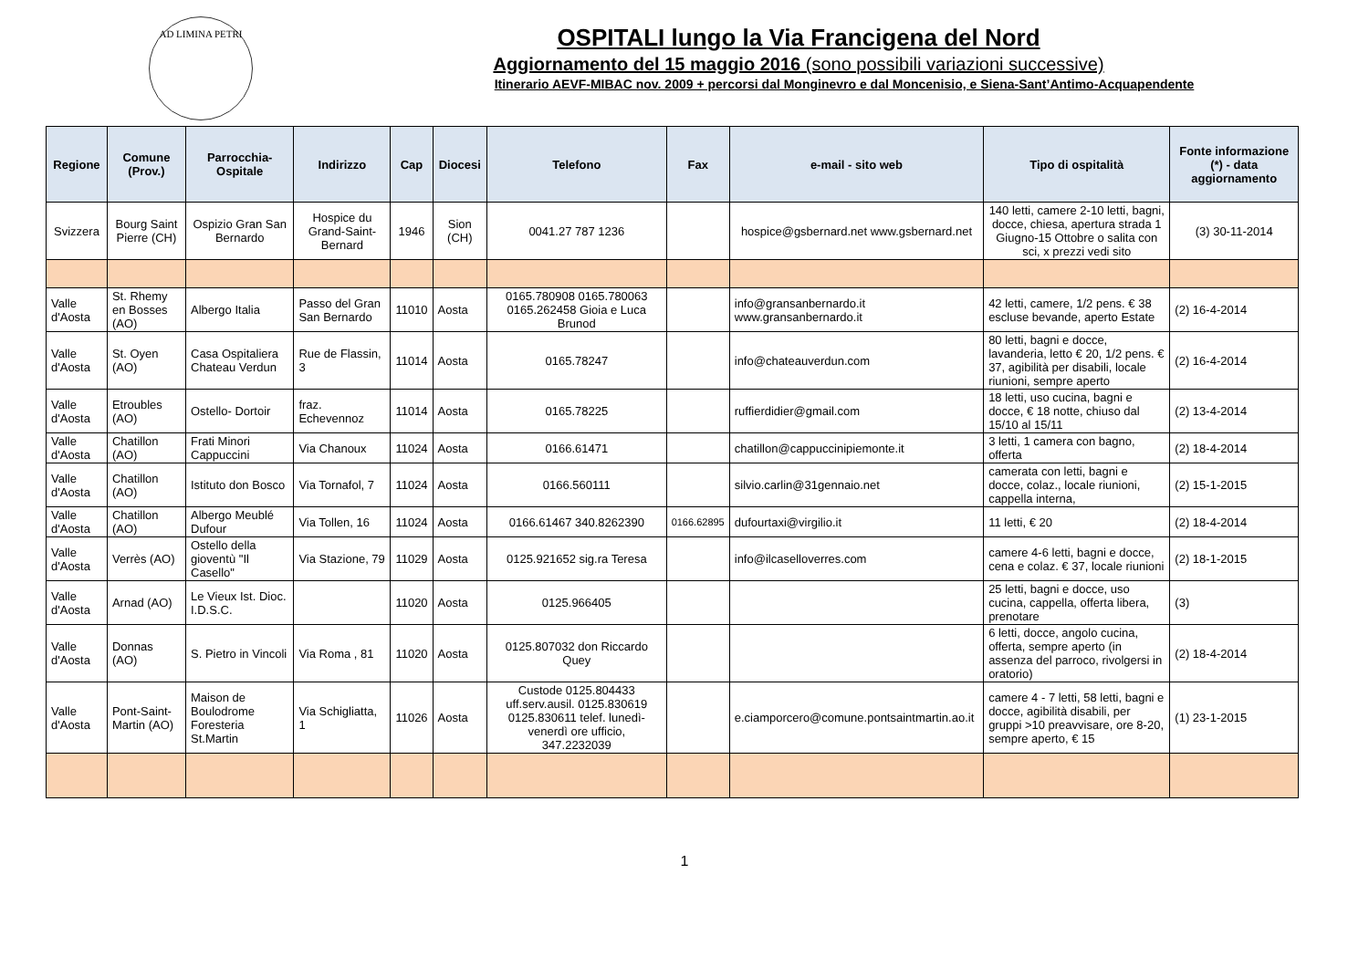AD LIMINA PETRI
OSPITALI lungo la Via Francigena del Nord
Aggiornamento del 15 maggio 2016 (sono possibili variazioni successive)
Itinerario AEVF-MIBAC nov. 2009 + percorsi dal Monginevro e dal Moncenisio, e Siena-Sant’Antimo-Acquapendente
| Regione | Comune (Prov.) | Parrocchia-Ospitale | Indirizzo | Cap | Diocesi | Telefono | Fax | e-mail - sito web | Tipo di ospitalità | Fonte informazione (*) - data aggiornamento |
| --- | --- | --- | --- | --- | --- | --- | --- | --- | --- | --- |
| Svizzera | Bourg Saint Pierre (CH) | Ospizio Gran San Bernardo | Hospice du Grand-Saint-Bernard | 1946 | Sion (CH) | 0041.27 787 1236 | | hospice@gsbernard.net www.gsbernard.net | 140 letti, camere 2-10 letti, bagni, docce, chiesa, apertura strada 1 Giugno-15 Ottobre o salita con sci, x prezzi vedi sito | (3) 30-11-2014 |
| Valle d'Aosta | St. Rhemy en Bosses (AO) | Albergo Italia | Passo del Gran San Bernardo | 11010 | Aosta | 0165.780908 0165.780063 0165.262458 Gioia e Luca Brunod | | info@gransanbernardo.it www.gransanbernardo.it | 42 letti, camere, 1/2 pens. € 38 escluse bevande, aperto Estate | (2) 16-4-2014 |
| Valle d'Aosta | St. Oyen (AO) | Casa Ospitaliera Chateau Verdun | Rue de Flassin, 3 | 11014 | Aosta | 0165.78247 | | info@chateauverdun.com | 80 letti, bagni e docce, lavanderia, letto € 20, 1/2 pens. € 37, agibilità per disabili, locale riunioni, sempre aperto | (2) 16-4-2014 |
| Valle d'Aosta | Etroubles (AO) | Ostello- Dortoir | fraz. Echevennoz | 11014 | Aosta | 0165.78225 | | ruffierdidier@gmail.com | 18 letti, uso cucina, bagni e docce, € 18 notte, chiuso dal 15/10 al 15/11 | (2) 13-4-2014 |
| Valle d'Aosta | Chatillon (AO) | Frati Minori Cappuccini | Via Chanoux | 11024 | Aosta | 0166.61471 | | chatillon@cappuccinipiemonte.it | 3 letti, 1 camera con bagno, offerta | (2) 18-4-2014 |
| Valle d'Aosta | Chatillon (AO) | Istituto don Bosco | Via Tornafol, 7 | 11024 | Aosta | 0166.560111 | | silvio.carlin@31gennaio.net | camerata con letti, bagni e docce, colaz., locale riunioni, cappella interna, | (2) 15-1-2015 |
| Valle d'Aosta | Chatillon (AO) | Albergo Meublé Dufour | Via Tollen, 16 | 11024 | Aosta | 0166.61467 340.8262390 | 0166.62895 | dufourtaxi@virgilio.it | 11 letti, € 20 | (2) 18-4-2014 |
| Valle d'Aosta | Verrès (AO) | Ostello della gioventù "Il Casello" | Via Stazione, 79 | 11029 | Aosta | 0125.921652 sig.ra Teresa | | info@ilcaselloverres.com | camere 4-6 letti, bagni e docce, cena e colaz. € 37, locale riunioni | (2) 18-1-2015 |
| Valle d'Aosta | Arnad (AO) | Le Vieux Ist. Dioc. I.D.S.C. | | 11020 | Aosta | 0125.966405 | | | 25 letti, bagni e docce, uso cucina, cappella, offerta libera, prenotare | (3) |
| Valle d'Aosta | Donnas (AO) | S. Pietro in Vincoli | Via Roma , 81 | 11020 | Aosta | 0125.807032 don Riccardo Quey | | | 6 letti, docce, angolo cucina, offerta, sempre aperto (in assenza del parroco, rivolgersi in oratorio) | (2) 18-4-2014 |
| Valle d'Aosta | Pont-Saint-Martin (AO) | Maison de Boulodrome Foresteria St.Martin | Via Schigliatta, 1 | 11026 | Aosta | Custode 0125.804433 uff.serv.ausil. 0125.830619 0125.830611 telef. lunedì-venerdì ore ufficio, 347.2232039 | | e.ciamporcero@comune.pontsaintmartin.ao.it | camere 4 - 7 letti, 58 letti, bagni e docce, agibilità disabili, per gruppi >10 preavvisare, ore 8-20, sempre aperto, € 15 | (1) 23-1-2015 |
1